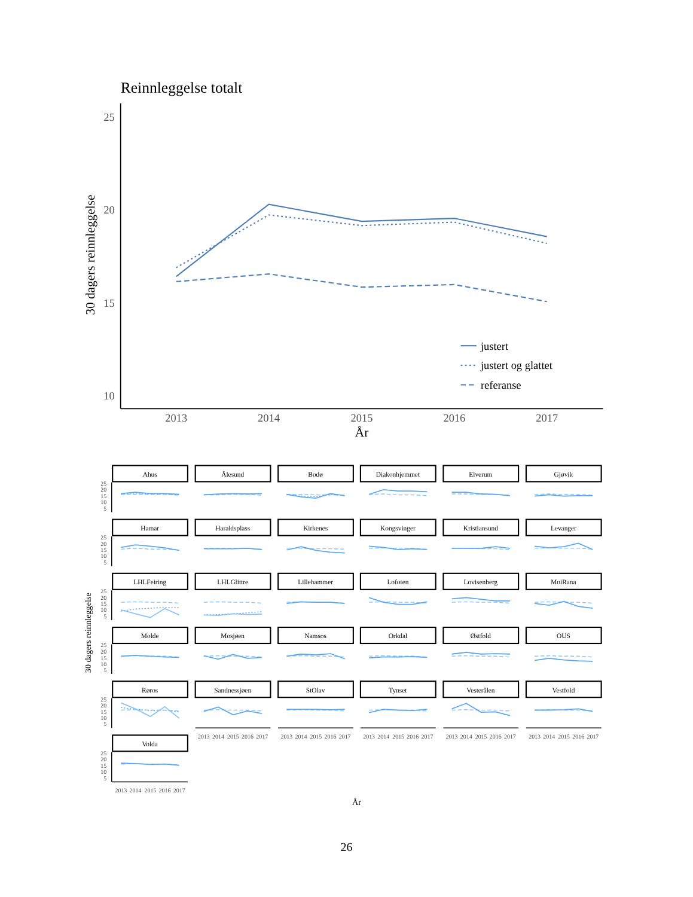Reinnleggelse totalt
30 dagers reinnleggelse
25
20
15
10
2013
2014
2015
2016
2017
År
justert
justert og glattet
referanse
30 dagers reinnleggelse
År
Ahus
25
20
15
10
5
Ålesund
Bodø
Diakonhjemmet
Elverum
Gjøvik
Hamar
25
20
15
10
5
Haraldsplass
Kirkenes
Kongsvinger
Kristiansund
Levanger
LHLFeiring
25
20
15
10
5
LHLGlittre
Lillehammer
Lofoten
Lovisenberg
MoiRana
Molde
25
20
15
10
5
Mosjøen
Namsos
Orkdal
Østfold
OUS
Røros
25
20
15
10
5
Sandnessjøen
StOlav
Tynset
Vesterålen
Vestfold
Volda
25
20
15
10
5
2013
2014
2015
2016
2017
2013
2014
2015
2016
2017
2013
2014
2015
2016
2017
2013
2014
2015
2016
2017
2013
2014
2015
2016
2017
2013
2014
2015
2016
2017
26